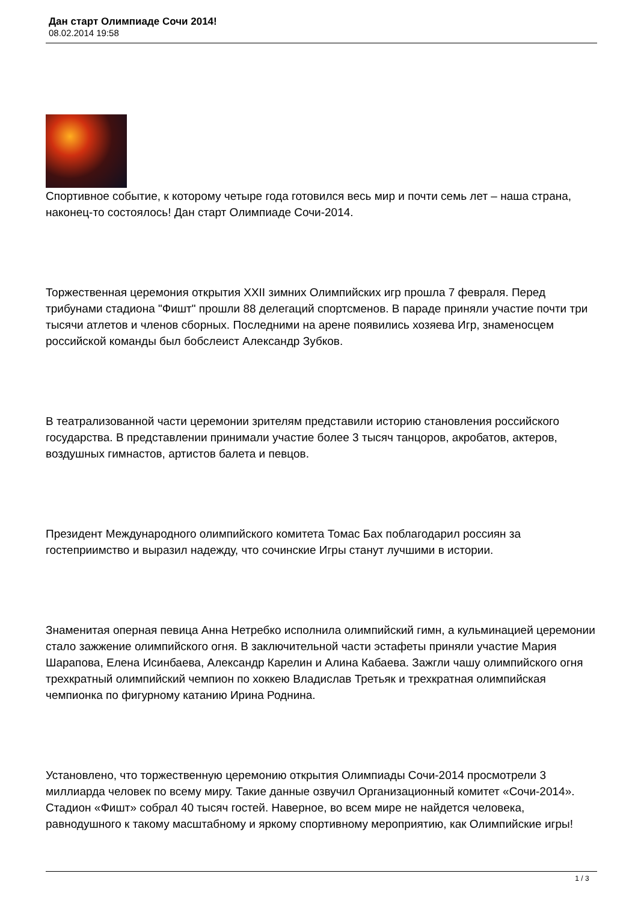Дан старт Олимпиаде Сочи 2014!
08.02.2014 19:58
Спортивное событие, к которому четыре года готовился весь мир и почти семь лет – наша страна, наконец-то состоялось! Дан старт Олимпиаде Сочи-2014.
Торжественная церемония открытия XXII зимних Олимпийских игр прошла 7 февраля. Перед трибунами стадиона "Фишт" прошли 88 делегаций спортсменов. В параде приняли участие почти три тысячи атлетов и членов сборных. Последними на арене появились хозяева Игр, знаменосцем российской команды был бобслеист Александр Зубков.
В театрализованной части церемонии зрителям представили историю становления российского государства. В представлении принимали участие более 3 тысяч танцоров, акробатов, актеров, воздушных гимнастов, артистов балета и певцов.
Президент Международного олимпийского комитета Томас Бах поблагодарил россиян за гостеприимство и выразил надежду, что сочинские Игры станут лучшими в истории.
Знаменитая оперная певица Анна Нетребко исполнила олимпийский гимн, а кульминацией церемонии стало зажжение олимпийского огня. В заключительной части эстафеты приняли участие Мария Шарапова, Елена Исинбаева, Александр Карелин и Алина Кабаева. Зажгли чашу олимпийского огня трехкратный олимпийский чемпион по хоккею Владислав Третьяк и трехкратная олимпийская чемпионка по фигурному катанию Ирина Роднина.
Установлено, что торжественную церемонию открытия Олимпиады Сочи-2014 просмотрели 3 миллиарда человек по всему миру. Такие данные озвучил Организационный комитет «Сочи-2014». Стадион «Фишт» собрал 40 тысяч гостей. Наверное, во всем мире не найдется человека, равнодушного к такому масштабному и яркому спортивному мероприятию, как Олимпийские игры!
1 / 3